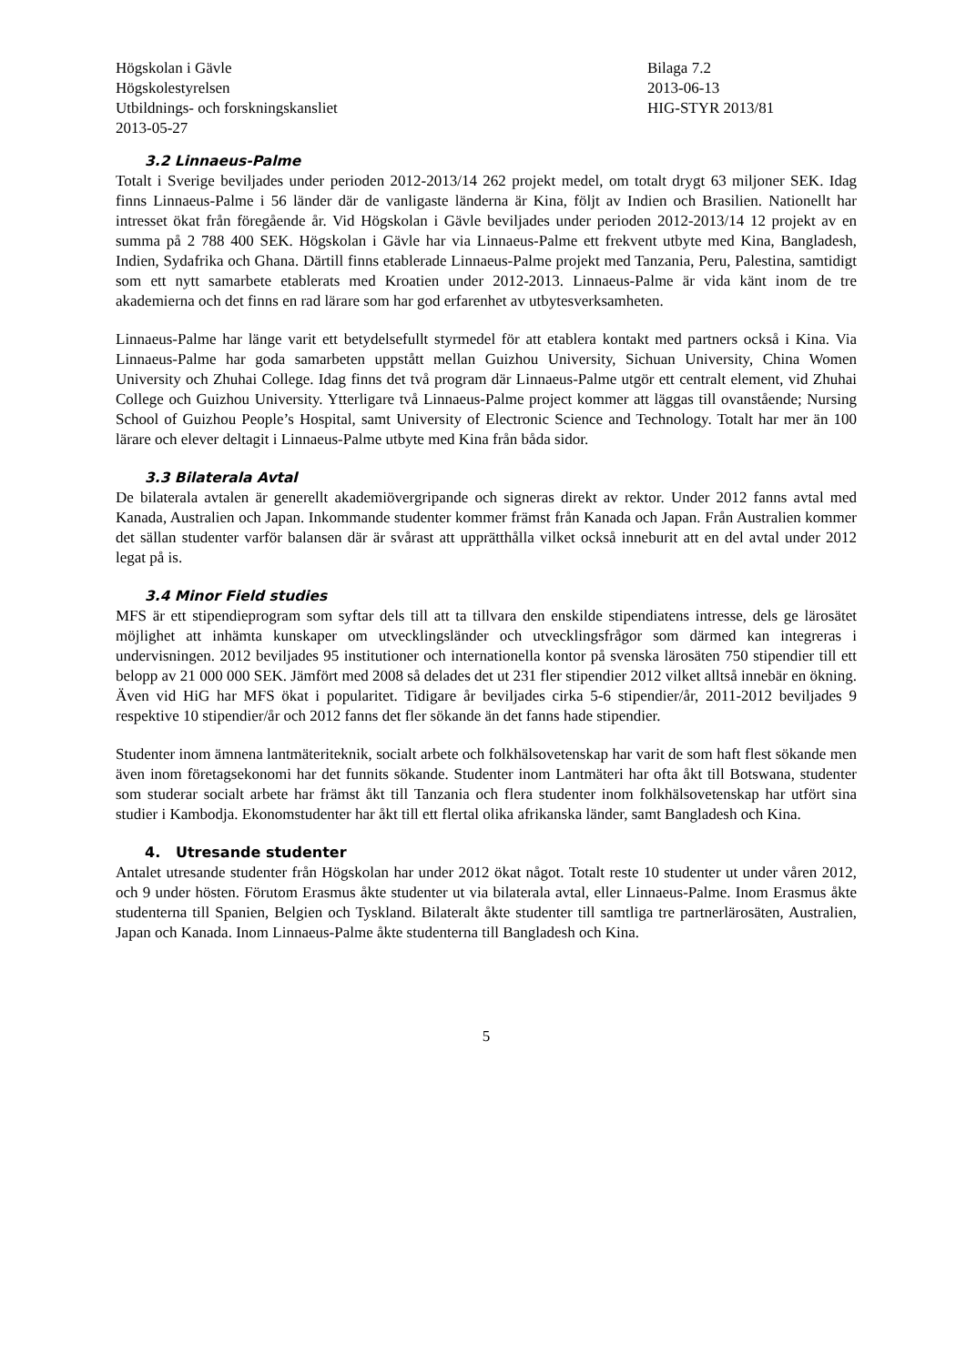Högskolan i Gävle
Högskolestyrelsen
Utbildnings- och forskningskansliet
2013-05-27
Bilaga 7.2
2013-06-13
HIG-STYR 2013/81
3.2 Linnaeus-Palme
Totalt i Sverige beviljades under perioden 2012-2013/14 262 projekt medel, om totalt drygt 63 miljoner SEK. Idag finns Linnaeus-Palme i 56 länder där de vanligaste länderna är Kina, följt av Indien och Brasilien. Nationellt har intresset ökat från föregående år. Vid Högskolan i Gävle beviljades under perioden 2012-2013/14 12 projekt av en summa på 2 788 400 SEK. Högskolan i Gävle har via Linnaeus-Palme ett frekvent utbyte med Kina, Bangladesh, Indien, Sydafrika och Ghana. Därtill finns etablerade Linnaeus-Palme projekt med Tanzania, Peru, Palestina, samtidigt som ett nytt samarbete etablerats med Kroatien under 2012-2013. Linnaeus-Palme är vida känt inom de tre akademierna och det finns en rad lärare som har god erfarenhet av utbytesverksamheten.
Linnaeus-Palme har länge varit ett betydelsefullt styrmedel för att etablera kontakt med partners också i Kina. Via Linnaeus-Palme har goda samarbeten uppstått mellan Guizhou University, Sichuan University, China Women University och Zhuhai College. Idag finns det två program där Linnaeus-Palme utgör ett centralt element, vid Zhuhai College och Guizhou University. Ytterligare två Linnaeus-Palme project kommer att läggas till ovanstående; Nursing School of Guizhou People’s Hospital, samt University of Electronic Science and Technology. Totalt har mer än 100 lärare och elever deltagit i Linnaeus-Palme utbyte med Kina från båda sidor.
3.3 Bilaterala Avtal
De bilaterala avtalen är generellt akademiövergripande och signeras direkt av rektor. Under 2012 fanns avtal med Kanada, Australien och Japan. Inkommande studenter kommer främst från Kanada och Japan. Från Australien kommer det sällan studenter varför balansen där är svårast att upprätthålla vilket också inneburit att en del avtal under 2012 legat på is.
3.4 Minor Field studies
MFS är ett stipendieprogram som syftar dels till att ta tillvara den enskilde stipendiatens intresse, dels ge lärosätet möjlighet att inhämta kunskaper om utvecklingsländer och utvecklingsfrågor som därmed kan integreras i undervisningen. 2012 beviljades 95 institutioner och internationella kontor på svenska lärosäten 750 stipendier till ett belopp av 21 000 000 SEK. Jämfört med 2008 så delades det ut 231 fler stipendier 2012 vilket alltså innebär en ökning. Även vid HiG har MFS ökat i popularitet. Tidigare år beviljades cirka 5-6 stipendier/år, 2011-2012 beviljades 9 respektive 10 stipendier/år och 2012 fanns det fler sökande än det fanns hade stipendier.
Studenter inom ämnena lantmäteriteknik, socialt arbete och folkhälsovetenskap har varit de som haft flest sökande men även inom företagsekonomi har det funnits sökande. Studenter inom Lantmäteri har ofta åkt till Botswana, studenter som studerar socialt arbete har främst åkt till Tanzania och flera studenter inom folkhälsovetenskap har utfört sina studier i Kambodja. Ekonomstudenter har åkt till ett flertal olika afrikanska länder, samt Bangladesh och Kina.
4. Utresande studenter
Antalet utresande studenter från Högskolan har under 2012 ökat något. Totalt reste 10 studenter ut under våren 2012, och 9 under hösten. Förutom Erasmus åkte studenter ut via bilaterala avtal, eller Linnaeus-Palme. Inom Erasmus åkte studenterna till Spanien, Belgien och Tyskland. Bilateralt åkte studenter till samtliga tre partnerlärosäten, Australien, Japan och Kanada. Inom Linnaeus-Palme åkte studenterna till Bangladesh och Kina.
5